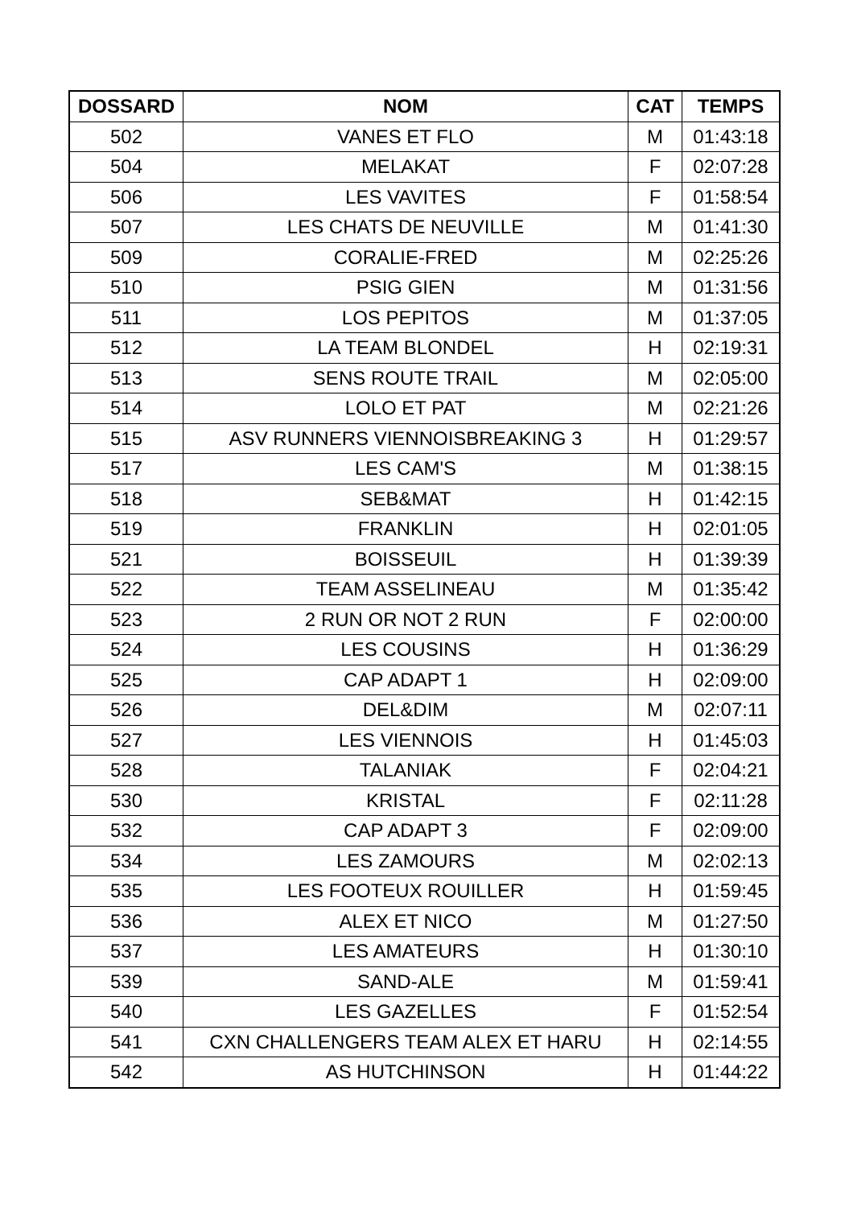| DOSSARD | NOM | CAT | TEMPS |
| --- | --- | --- | --- |
| 502 | VANES ET FLO | M | 01:43:18 |
| 504 | MELAKAT | F | 02:07:28 |
| 506 | LES VAVITES | F | 01:58:54 |
| 507 | LES CHATS DE NEUVILLE | M | 01:41:30 |
| 509 | CORALIE-FRED | M | 02:25:26 |
| 510 | PSIG GIEN | M | 01:31:56 |
| 511 | LOS PEPITOS | M | 01:37:05 |
| 512 | LA TEAM BLONDEL | H | 02:19:31 |
| 513 | SENS ROUTE TRAIL | M | 02:05:00 |
| 514 | LOLO ET PAT | M | 02:21:26 |
| 515 | ASV RUNNERS VIENNOISBREAKING 3 | H | 01:29:57 |
| 517 | LES CAM'S | M | 01:38:15 |
| 518 | SEB&MAT | H | 01:42:15 |
| 519 | FRANKLIN | H | 02:01:05 |
| 521 | BOISSEUIL | H | 01:39:39 |
| 522 | TEAM ASSELINEAU | M | 01:35:42 |
| 523 | 2 RUN OR NOT 2 RUN | F | 02:00:00 |
| 524 | LES COUSINS | H | 01:36:29 |
| 525 | CAP ADAPT 1 | H | 02:09:00 |
| 526 | DEL&DIM | M | 02:07:11 |
| 527 | LES VIENNOIS | H | 01:45:03 |
| 528 | TALANIAK | F | 02:04:21 |
| 530 | KRISTAL | F | 02:11:28 |
| 532 | CAP ADAPT 3 | F | 02:09:00 |
| 534 | LES ZAMOURS | M | 02:02:13 |
| 535 | LES FOOTEUX ROUILLER | H | 01:59:45 |
| 536 | ALEX ET NICO | M | 01:27:50 |
| 537 | LES AMATEURS | H | 01:30:10 |
| 539 | SAND-ALE | M | 01:59:41 |
| 540 | LES GAZELLES | F | 01:52:54 |
| 541 | CXN CHALLENGERS TEAM ALEX ET HARU | H | 02:14:55 |
| 542 | AS HUTCHINSON | H | 01:44:22 |